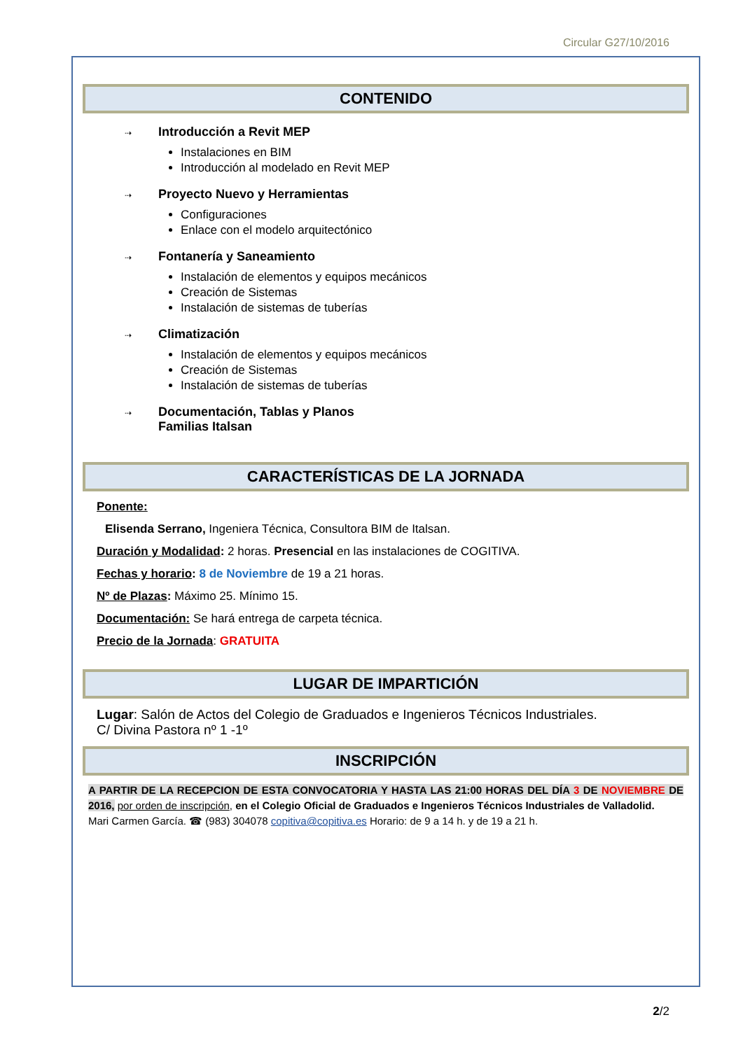Circular G27/10/2016
CONTENIDO
⇢ Introducción a Revit MEP
Instalaciones en BIM
Introducción al modelado en Revit MEP
⇢ Proyecto Nuevo y Herramientas
Configuraciones
Enlace con el modelo arquitectónico
⇢ Fontanería y Saneamiento
Instalación de elementos y equipos mecánicos
Creación de Sistemas
Instalación de sistemas de tuberías
⇢ Climatización
Instalación de elementos y equipos mecánicos
Creación de Sistemas
Instalación de sistemas de tuberías
⇢ Documentación, Tablas y Planos
Familias Italsan
CARACTERÍSTICAS DE LA JORNADA
Ponente:
Elisenda Serrano, Ingeniera Técnica, Consultora BIM de Italsan.
Duración y Modalidad: 2 horas. Presencial en las instalaciones de COGITIVA.
Fechas y horario: 8 de Noviembre de 19 a 21 horas.
Nº de Plazas: Máximo 25. Mínimo 15.
Documentación: Se hará entrega de carpeta técnica.
Precio de la Jornada: GRATUITA
LUGAR DE IMPARTICIÓN
Lugar: Salón de Actos del Colegio de Graduados e Ingenieros Técnicos Industriales.
C/ Divina Pastora nº 1 -1º
INSCRIPCIÓN
A PARTIR DE LA RECEPCION DE ESTA CONVOCATORIA Y HASTA LAS 21:00 HORAS DEL DÍA 3 DE NOVIEMBRE DE 2016, por orden de inscripción, en el Colegio Oficial de Graduados e Ingenieros Técnicos Industriales de Valladolid.
Mari Carmen García. ☎ (983) 304078 copitiva@copitiva.es Horario: de 9 a 14 h. y de 19 a 21 h.
2/2